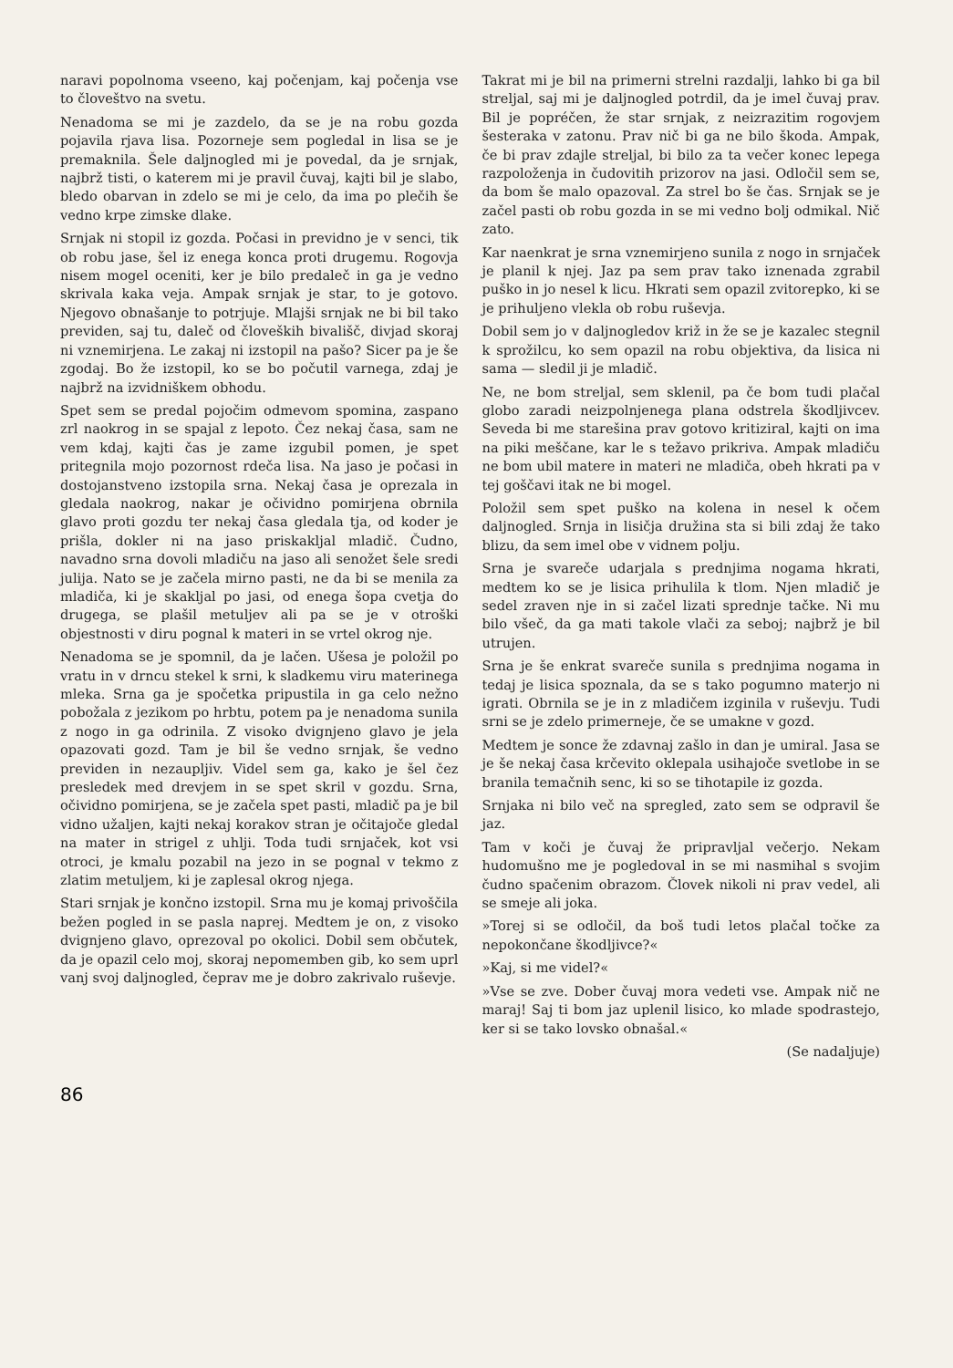naravi popolnoma vseeno, kaj počenjam, kaj počenja vse to človeštvo na svetu.
Nenadoma se mi je zazdelo, da se je na robu gozda pojavila rjava lisa. Pozorneje sem pogledal in lisa se je premaknila. Šele daljnogled mi je povedal, da je srnjak, najbrž tisti, o katerem mi je pravil čuvaj, kajti bil je slabo, bledo obarvan in zdelo se mi je celo, da ima po plečih še vedno krpe zimske dlake.
Srnjak ni stopil iz gozda. Počasi in previdno je v senci, tik ob robu jase, šel iz enega konca proti drugemu. Rogovja nisem mogel oceniti, ker je bilo predaleč in ga je vedno skrivala kaka veja. Ampak srnjak je star, to je gotovo. Njegovo obnašanje to potrjuje. Mlajši srnjak ne bi bil tako previden, saj tu, daleč od človeških bivališč, divjad skoraj ni vznemirjena. Le zakaj ni izstopil na pašo? Sicer pa je še zgodaj. Bo že izstopil, ko se bo počutil varnega, zdaj je najbrž na izvidniškem obhodu.
Spet sem se predal pojočim odmevom spomina, zaspano zrl naokrog in se spajal z lepoto. Čez nekaj časa, sam ne vem kdaj, kajti čas je zame izgubil pomen, je spet pritegnila mojo pozornost rdeča lisa. Na jaso je počasi in dostojanstveno izstopila srna. Nekaj časa je oprezala in gledala naokrog, nakar je očividno pomirjena obrnila glavo proti gozdu ter nekaj časa gledala tja, od koder je prišla, dokler ni na jaso priskakljal mladič. Čudno, navadno srna dovoli mladiču na jaso ali senožet šele sredi julija. Nato se je začela mirno pasti, ne da bi se menila za mladiča, ki je skakljal po jasi, od enega šopa cvetja do drugega, se plašil metuljev ali pa se je v otroški objestnosti v diru pognal k materi in se vrtel okrog nje.
Nenadoma se je spomnil, da je lačen. Ušesa je položil po vratu in v drncu stekel k srni, k sladkemu viru materinega mleka. Srna ga je spočetka pripustila in ga celo nežno pobožala z jezikom po hrbtu, potem pa je nenadoma sunila z nogo in ga odrinila. Z visoko dvignjeno glavo je jela opazovati gozd. Tam je bil še vedno srnjak, še vedno previden in nezaupljiv. Videl sem ga, kako je šel čez presledek med drevjem in se spet skril v gozdu. Srna, očividno pomirjena, se je začela spet pasti, mladič pa je bil vidno užaljen, kajti nekaj korakov stran je očitajoče gledal na mater in strigel z uhlji. Toda tudi srnjaček, kot vsi otroci, je kmalu pozabil na jezo in se pognal v tekmo z zlatim metuljem, ki je zaplesal okrog njega.
Stari srnjak je končno izstopil. Srna mu je komaj privoščila bežen pogled in se pasla naprej. Medtem je on, z visoko dvignjeno glavo, oprezoval po okolici. Dobil sem občutek, da je opazil celo moj, skoraj nepomemben gib, ko sem uprl vanj svoj daljnogled, čeprav me je dobro zakrivalo ruševje.
Takrat mi je bil na primerni strelni razdalji, lahko bi ga bil streljal, saj mi je daljnogled potrdil, da je imel čuvaj prav. Bil je popréčen, že star srnjak, z neizrazitim rogovjem šesteraka v zatonu. Prav nič bi ga ne bilo škoda. Ampak, če bi prav zdajle streljal, bi bilo za ta večer konec lepega razpoloženja in čudovitih prizorov na jasi. Odločil sem se, da bom še malo opazoval. Za strel bo še čas. Srnjak se je začel pasti ob robu gozda in se mi vedno bolj odmikal. Nič zato.
Kar naenkrat je srna vznemirjeno sunila z nogo in srnjaček je planil k njej. Jaz pa sem prav tako iznenada zgrabil puško in jo nesel k licu. Hkrati sem opazil zvitorepko, ki se je prihuljeno vlekla ob robu ruševja.
Dobil sem jo v daljnogledov križ in že se je kazalec stegnil k sprožilcu, ko sem opazil na robu objektiva, da lisica ni sama — sledil ji je mladič.
Ne, ne bom streljal, sem sklenil, pa če bom tudi plačal globo zaradi neizpolnjenega plana odstrela škodljivcev. Seveda bi me starešina prav gotovo kritiziral, kajti on ima na piki meščane, kar le s težavo prikriva. Ampak mladiču ne bom ubil matere in materi ne mladiča, obeh hkrati pa v tej goščavi itak ne bi mogel.
Položil sem spet puško na kolena in nesel k očem daljnogled. Srnja in lisičja družina sta si bili zdaj že tako blizu, da sem imel obe v vidnem polju.
Srna je svareče udarjala s prednjima nogama hkrati, medtem ko se je lisica prihulila k tlom. Njen mladič je sedel zraven nje in si začel lizati sprednje tačke. Ni mu bilo všeč, da ga mati takole vlači za seboj; najbrž je bil utrujen.
Srna je še enkrat svareče sunila s prednjima nogama in tedaj je lisica spoznala, da se s tako pogumno materjo ni igrati. Obrnila se je in z mladičem izginila v ruševju. Tudi srni se je zdelo primerneje, če se umakne v gozd.
Medtem je sonce že zdavnaj zašlo in dan je umiral. Jasa se je še nekaj časa krčevito oklepala usihajoče svetlobe in se branila temačnih senc, ki so se tihotapile iz gozda.
Srnjaka ni bilo več na spregled, zato sem se odpravil še jaz.
Tam v koči je čuvaj že pripravljal večerjo. Nekam hudomušno me je pogledoval in se mi nasmihal s svojim čudno spačenim obrazom. Človek nikoli ni prav vedel, ali se smeje ali joka.
»Torej si se odločil, da boš tudi letos plačal točke za nepokončane škodljivce?«
»Kaj, si me videl?«
»Vse se zve. Dober čuvaj mora vedeti vse. Ampak nič ne maraj! Saj ti bom jaz uplenil lisico, ko mlade spodrastejo, ker si se tako lovsko obnašal.«
(Se nadaljuje)
86